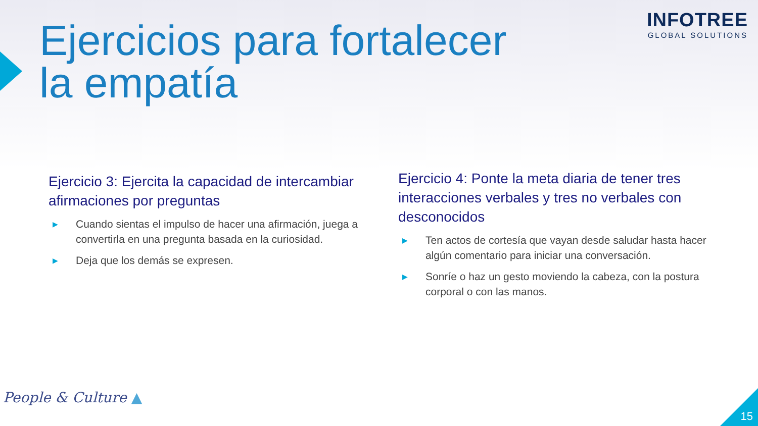Ejercicios para fortalecer la empatía
INFOTREE
GLOBAL SOLUTIONS
Ejercicio 3: Ejercita la capacidad de intercambiar afirmaciones por preguntas
▶ Cuando sientas el impulso de hacer una afirmación, juega a convertirla en una pregunta basada en la curiosidad.
▶ Deja que los demás se expresen.
Ejercicio 4: Ponte la meta diaria de tener tres interacciones verbales y tres no verbales con desconocidos
▶ Ten actos de cortesía que vayan desde saludar hasta hacer algún comentario para iniciar una conversación.
▶ Sonríe o haz un gesto moviendo la cabeza, con la postura corporal o con las manos.
People & Culture ▲
15